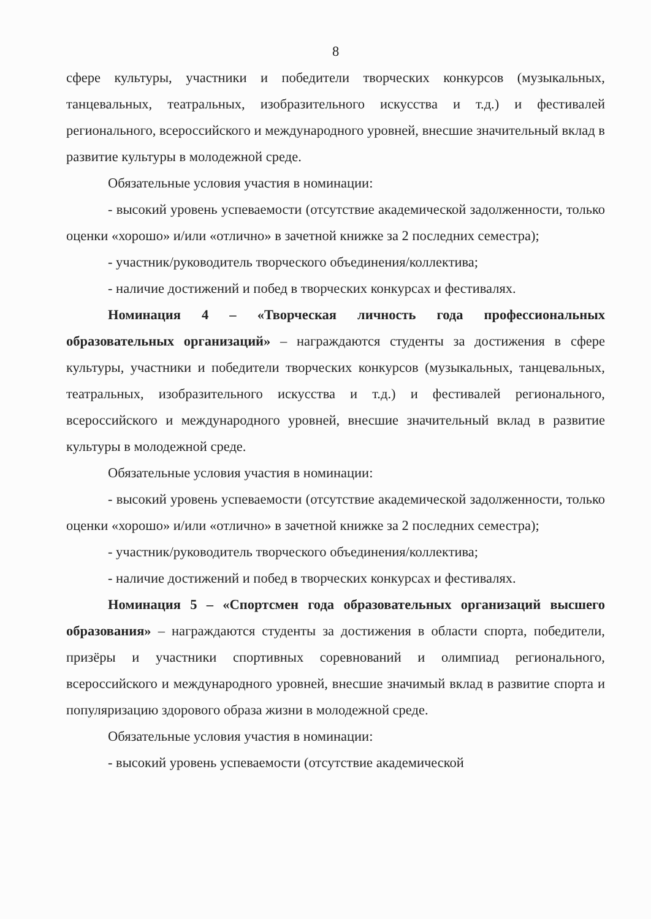8
сфере культуры, участники и победители творческих конкурсов (музыкальных, танцевальных, театральных, изобразительного искусства и т.д.) и фестивалей регионального, всероссийского и международного уровней, внесшие значительный вклад в развитие культуры в молодежной среде.
Обязательные условия участия в номинации:
- высокий уровень успеваемости (отсутствие академической задолженности, только оценки «хорошо» и/или «отлично» в зачетной книжке за 2 последних семестра);
- участник/руководитель творческого объединения/коллектива;
- наличие достижений и побед в творческих конкурсах и фестивалях.
Номинация 4 – «Творческая личность года профессиональных образовательных организаций» – награждаются студенты за достижения в сфере культуры, участники и победители творческих конкурсов (музыкальных, танцевальных, театральных, изобразительного искусства и т.д.) и фестивалей регионального, всероссийского и международного уровней, внесшие значительный вклад в развитие культуры в молодежной среде.
Обязательные условия участия в номинации:
- высокий уровень успеваемости (отсутствие академической задолженности, только оценки «хорошо» и/или «отлично» в зачетной книжке за 2 последних семестра);
- участник/руководитель творческого объединения/коллектива;
- наличие достижений и побед в творческих конкурсах и фестивалях.
Номинация 5 – «Спортсмен года образовательных организаций высшего образования» – награждаются студенты за достижения в области спорта, победители, призёры и участники спортивных соревнований и олимпиад регионального, всероссийского и международного уровней, внесшие значимый вклад в развитие спорта и популяризацию здорового образа жизни в молодежной среде.
Обязательные условия участия в номинации:
- высокий уровень успеваемости (отсутствие академической